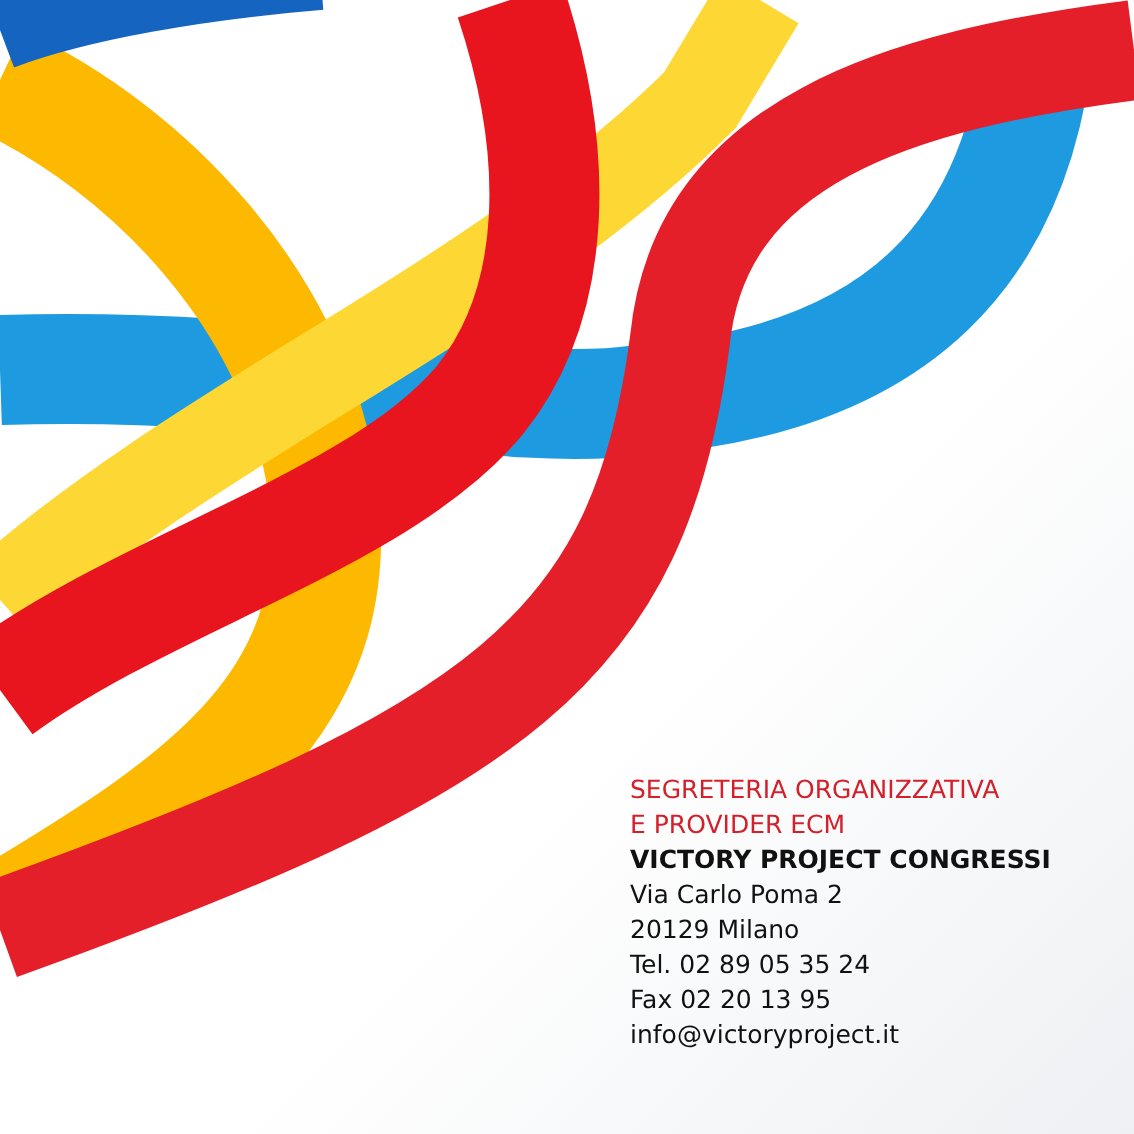SEGRETERIA ORGANIZZATIVA
E PROVIDER ECM
VICTORY PROJECT CONGRESSI
Via Carlo Poma 2
20129 Milano
Tel. 02 89 05 35 24
Fax 02 20 13 95
info@victoryproject.it